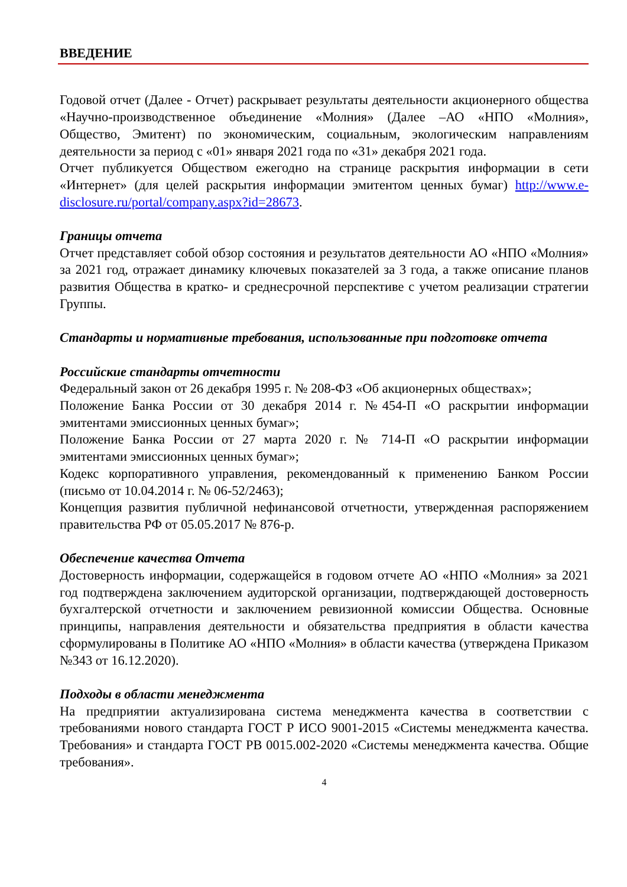ВВЕДЕНИЕ
Годовой отчет (Далее - Отчет) раскрывает результаты деятельности акционерного общества «Научно-производственное объединение «Молния» (Далее –АО «НПО «Молния», Общество, Эмитент) по экономическим, социальным, экологическим направлениям деятельности за период с «01» января 2021 года по «31» декабря 2021 года.
Отчет публикуется Обществом ежегодно на странице раскрытия информации в сети «Интернет» (для целей раскрытия информации эмитентом ценных бумаг) http://www.e-disclosure.ru/portal/company.aspx?id=28673.
Границы отчета
Отчет представляет собой обзор состояния и результатов деятельности АО «НПО «Молния» за 2021 год, отражает динамику ключевых показателей за 3 года, а также описание планов развития Общества в кратко- и среднесрочной перспективе с учетом реализации стратегии Группы.
Стандарты и нормативные требования, использованные при подготовке отчета
Российские стандарты отчетности
Федеральный закон от 26 декабря 1995 г. № 208-ФЗ «Об акционерных обществах»;
Положение Банка России от 30 декабря 2014 г. №454-П «О раскрытии информации эмитентами эмиссионных ценных бумаг»;
Положение Банка России от 27 марта 2020 г. № 714-П «О раскрытии информации эмитентами эмиссионных ценных бумаг»;
Кодекс корпоративного управления, рекомендованный к применению Банком России (письмо от 10.04.2014 г. № 06-52/2463);
Концепция развития публичной нефинансовой отчетности, утвержденная распоряжением правительства РФ от 05.05.2017 № 876-р.
Обеспечение качества Отчета
Достоверность информации, содержащейся в годовом отчете АО «НПО «Молния» за 2021 год подтверждена заключением аудиторской организации, подтверждающей достоверность бухгалтерской отчетности и заключением ревизионной комиссии Общества. Основные принципы, направления деятельности и обязательства предприятия в области качества сформулированы в Политике АО «НПО «Молния» в области качества (утверждена Приказом №343 от 16.12.2020).
Подходы в области менеджмента
На предприятии актуализирована система менеджмента качества в соответствии с требованиями нового стандарта ГОСТ Р ИСО 9001-2015 «Системы менеджмента качества. Требования» и стандарта ГОСТ РВ 0015.002-2020 «Системы менеджмента качества. Общие требования».
4